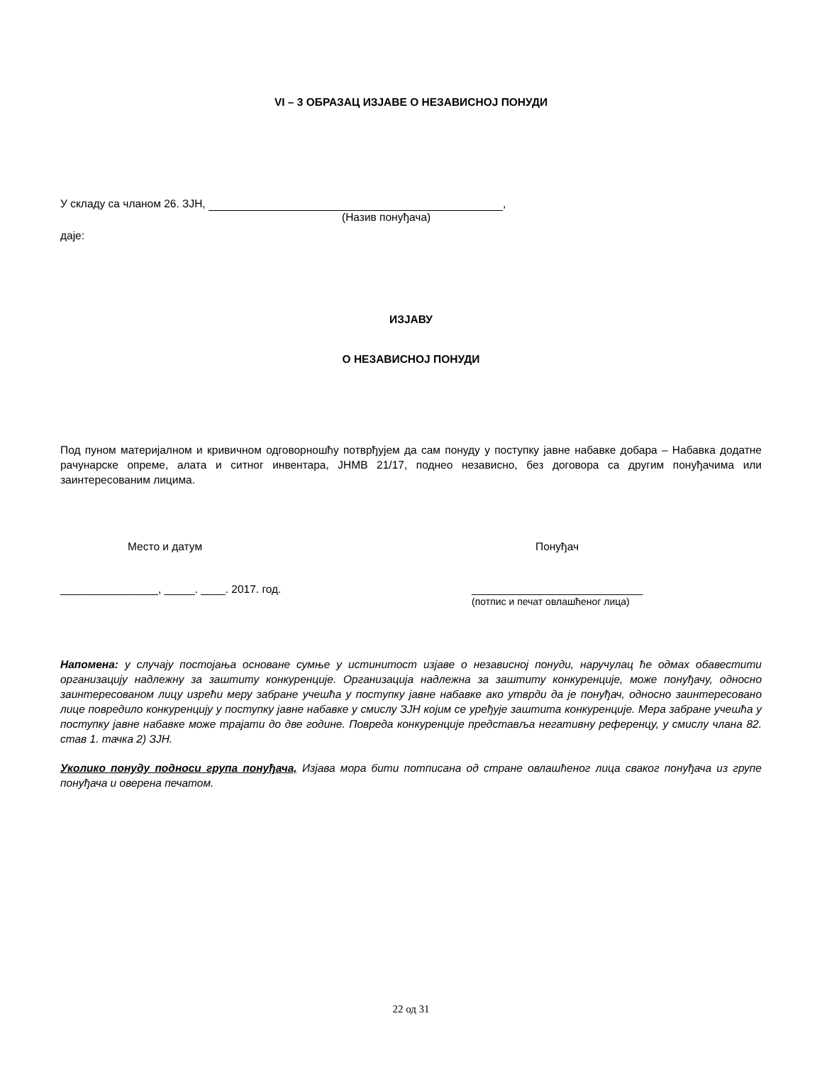VI – 3 ОБРАЗАЦ ИЗЈАВЕ О НЕЗАВИСНОЈ ПОНУДИ
У складу са чланом 26. ЗЈН, ,
(Назив понуђача)
даје:
ИЗЈАВУ
О НЕЗАВИСНОЈ ПОНУДИ
Под пуном материјалном и кривичном одговорношћу потврђујем да сам понуду у поступку јавне набавке добара – Набавка додатне рачунарске опреме, алата и ситног инвентара, ЈНМВ 21/17, поднео независно, без договора са другим понуђачима или заинтересованим лицима.
Место и датум Понуђач
________________, _____. ____. 2017. год. ____________________________
(потпис и печат овлашћеног лица)
Напомена: у случају постојања основане сумње у истинитост изјаве о независној понуди, наручулац ће одмах обавестити организацију надлежну за заштиту конкуренције. Организација надлежна за заштиту конкуренције, може понуђачу, односно заинтересованом лицу изрећи меру забране учешћа у поступку јавне набавке ако утврди да је понуђач, односно заинтересовано лице повредило конкуренцију у поступку јавне набавке у смислу ЗЈН којим се уређује заштита конкуренције. Мера забране учешћа у поступку јавне набавке може трајати до две године. Повреда конкуренције представља негативну референцу, у смислу члана 82. став 1. тачка 2) ЗЈН.
Уколико понуду подноси група понуђача, Изјава мора бити потписана од стране овлашћеног лица сваког понуђача из групе понуђача и оверена печатом.
22 од 31